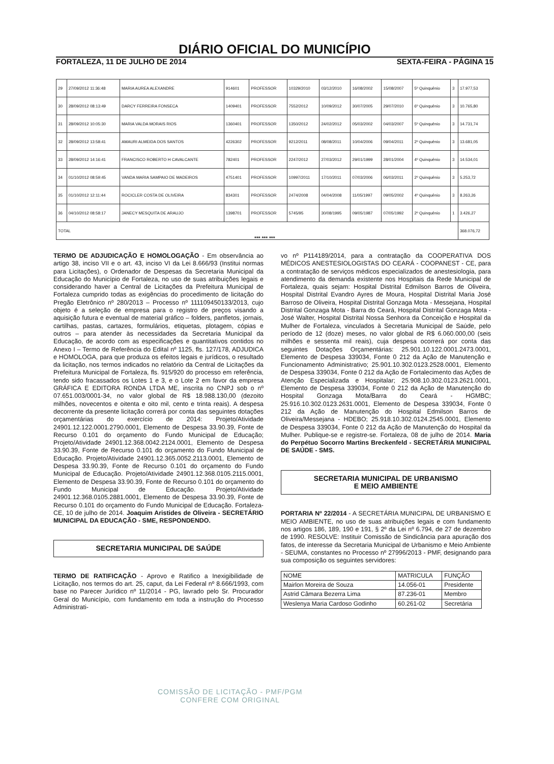DIÁRIO OFICIAL DO MUNICÍPIO
FORTALEZA, 11 DE JULHO DE 2014 SEXTA-FEIRA - PÁGINA 15
| 29 | 27/09/2012 11:36:48 | MARIA AUREA ALEXANDRE | 914601 | PROFESSOR | 10329/2010 | 03/12/2010 | 16/08/2002 | 15/08/2007 | 5º Quinquênio | 3 | 17.977,53 |
| 30 | 28/09/2012 08:13:49 | DARCY FERREIRA FONSECA | 1409401 | PROFESSOR | 7552/2012 | 10/09/2012 | 30/07/2005 | 29/07/2010 | 6º Quinquênio | 3 | 10.765,80 |
| 31 | 28/09/2012 10:05:30 | MARIA VALDA MORAIS RIOS | 1360401 | PROFESSOR | 1350/2012 | 24/02/2012 | 05/03/2002 | 04/03/2007 | 5º Quinquênio | 3 | 14.731,74 |
| 32 | 28/09/2012 13:58:41 | AMAURI ALMEIDA DOS SANTOS | 4226302 | PROFESSOR | 9212/2011 | 08/08/2011 | 10/04/2006 | 09/04/2011 | 2º Quinquênio | 3 | 13.681,05 |
| 33 | 28/09/2012 14:16:41 | FRANCISCO ROBERTO H CAVALCANTE | 782401 | PROFESSOR | 2247/2012 | 27/03/2012 | 29/01/1999 | 28/01/2004 | 4º Quinquênio | 3 | 14.534,01 |
| 34 | 01/10/2012 08:59:45 | VANDA MARIA SAMPAIO DE MADEIROS | 4751401 | PROFESSOR | 10997/2011 | 17/10/2011 | 07/03/2006 | 06/03/2011 | 2º Quinquênio | 3 | 5.253,72 |
| 35 | 01/10/2012 12:11:44 | ROCICLER COSTA DE OLIVEIRA | 834301 | PROFESSOR | 2474/2008 | 04/04/2008 | 11/05/1997 | 09/05/2002 | 4º Quinquênio | 3 | 8.263,26 |
| 36 | 04/10/2012 08:58:17 | JANECY MESQUITA DE ARAUJO | 1398701 | PROFESSOR | 5745/95 | 30/08/1995 | 09/05/1987 | 07/05/1992 | 2º Quinquênio | 1 | 3.426,27 |
| TOTAL | | | | | | | | | | | 368.076,72 |
*** *** ***
TERMO DE ADJUDICAÇÃO E HOMOLOGAÇÃO - Em observância ao artigo 38, inciso VII e o art. 43, inciso VI da Lei 8.666/93 (Institui normas para Licitações), o Ordenador de Despesas da Secretaria Municipal da Educação do Município de Fortaleza, no uso de suas atribuições legais e considerando haver a Central de Licitações da Prefeitura Municipal de Fortaleza cumprido todas as exigências do procedimento de licitação do Pregão Eletrônico nº 280/2013 – Processo nº 111109450133/2013, cujo objeto é a seleção de empresa para o registro de preços visando a aquisição futura e eventual de material gráfico – folders, panfletos, jornais, cartilhas, pastas, cartazes, formulários, etiquetas, plotagem, cópias e outros – para atender às necessidades da Secretaria Municipal da Educação, de acordo com as especificações e quantitativos contidos no Anexo I – Termo de Referência do Edital nº 1125, fls. 127/178, ADJUDICA e HOMOLOGA, para que produza os efeitos legais e jurídicos, o resultado da licitação, nos termos indicados no relatório da Central de Licitações da Prefeitura Municipal de Fortaleza, fls. 915/920 do processo em referência, tendo sido fracassados os Lotes 1 e 3, e o Lote 2 em favor da empresa GRÁFICA E EDITORA RONDA LTDA ME, inscrita no CNPJ sob o nº 07.651.003/0001-34, no valor global de R$ 18.988.130,00 (dezoito milhões, novecentos e oitenta e oito mil, cento e trinta reais). A despesa decorrente da presente licitação correrá por conta das seguintes dotações orçamentárias do exercício de 2014: Projeto/Atividade 24901.12.122.0001.2790.0001, Elemento de Despesa 33.90.39, Fonte de Recurso 0.101 do orçamento do Fundo Municipal de Educação; Projeto/Atividade 24901.12.368.0042.2124.0001, Elemento de Despesa 33.90.39, Fonte de Recurso 0.101 do orçamento do Fundo Municipal de Educação. Projeto/Atividade 24901.12.365.0052.2113.0001, Elemento de Despesa 33.90.39, Fonte de Recurso 0.101 do orçamento do Fundo Municipal de Educação. Projeto/Atividade 24901.12.368.0105.2115.0001, Elemento de Despesa 33.90.39, Fonte de Recurso 0.101 do orçamento do Fundo Municipal de Educação. Projeto/Atividade 24901.12.368.0105.2881.0001, Elemento de Despesa 33.90.39, Fonte de Recurso 0.101 do orçamento do Fundo Municipal de Educação. Fortaleza-CE, 10 de julho de 2014. Joaquim Aristides de Oliveira - SECRETÁRIO MUNICIPAL DA EDUCAÇÃO - SME, RESPONDENDO.
SECRETARIA MUNICIPAL DE SAÚDE
TERMO DE RATIFICAÇÃO - Aprovo e Ratifico a Inexigibilidade de Licitação, nos termos do art. 25, caput, da Lei Federal nº 8.666/1993, com base no Parecer Jurídico nº 11/2014 - PG, lavrado pelo Sr. Procurador Geral do Município, com fundamento em toda a instrução do Processo Administrati-
vo nº P114189/2014, para a contratação da COOPERATIVA DOS MÉDICOS ANESTESIOLOGISTAS DO CEARÁ - COOPANEST - CE, para a contratação de serviços médicos especializados de anestesiologia, para atendimento da demanda existente nos Hospitais da Rede Municipal de Fortaleza, quais sejam: Hospital Distrital Edmilson Barros de Oliveira, Hospital Distrital Evandro Ayres de Moura, Hospital Distrital Maria José Barroso de Oliveira, Hospital Distrital Gonzaga Mota - Messejana, Hospital Distrital Gonzaga Mota - Barra do Ceará, Hospital Distrital Gonzaga Mota - José Walter, Hospital Distrital Nossa Senhora da Conceição e Hospital da Mulher de Fortaleza, vinculados à Secretaria Municipal de Saúde, pelo período de 12 (doze) meses, no valor global de R$ 6.060.000,00 (seis milhões e sessenta mil reais), cuja despesa ocorrerá por conta das seguintes Dotações Orçamentárias: 25.901.10.122.0001.2473.0001, Elemento de Despesa 339034, Fonte 0 212 da Ação de Manutenção e Funcionamento Administrativo; 25.901.10.302.0123.2528.0001, Elemento de Despesa 339034, Fonte 0 212 da Ação de Fortalecimento das Ações de Atenção Especializada e Hospitalar; 25.908.10.302.0123.2621.0001, Elemento de Despesa 339034, Fonte 0 212 da Ação de Manutenção do Hospital Gonzaga Mota/Barra do Ceará - HGMBC; 25.916.10.302.0123.2631.0001, Elemento de Despesa 339034, Fonte 0 212 da Ação de Manutenção do Hospital Edmilson Barros de Oliveira/Messejana - HDEBO; 25.918.10.302.0124.2545.0001, Elemento de Despesa 339034, Fonte 0 212 da Ação de Manutenção do Hospital da Mulher. Publique-se e registre-se. Fortaleza, 08 de julho de 2014. Maria do Perpétuo Socorro Martins Breckenfeld - SECRETÁRIA MUNICIPAL DE SAÚDE - SMS.
SECRETARIA MUNICIPAL DE URBANISMO
E MEIO AMBIENTE
PORTARIA Nº 22/2014 - A SECRETÁRIA MUNICIPAL DE URBANISMO E MEIO AMBIENTE, no uso de suas atribuições legais e com fundamento nos artigos 186, 189, 190 e 191, § 2º da Lei nº 6.794, de 27 de dezembro de 1990. RESOLVE: Instituir Comissão de Sindicância para apuração dos fatos, de interesse da Secretaria Municipal de Urbanismo e Meio Ambiente - SEUMA, constantes no Processo nº 27996/2013 - PMF, designando para sua composição os seguintes servidores:
| NOME | MATRICULA | FUNÇÃO |
| --- | --- | --- |
| Mairlon Moreira de Souza | 14.056-01 | Presidente |
| Astrid Câmara Bezerra Lima | 87.236-01 | Membro |
| Weslenya Maria Cardoso Godinho | 60.261-02 | Secretária |
COMISSÃO DE LICITAÇÃO - PMF/PGM
CONFERE COM ORIGINAL